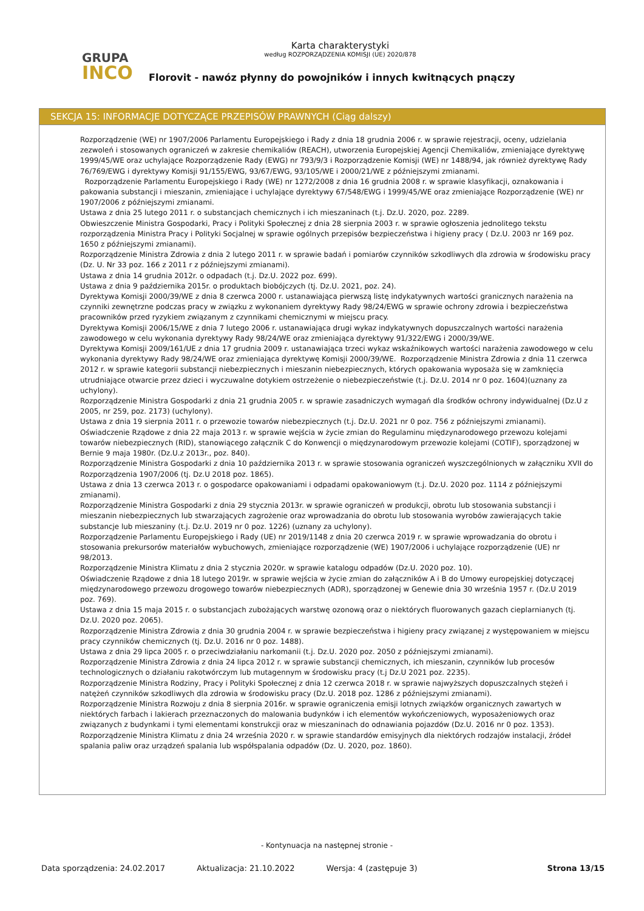Karta charakterystyki
według ROZPORZĄDZENIA KOMISJI (UE) 2020/878
GRUPA
INCO
Florovit - nawóz płynny do powojników i innych kwitnących pnączy
SEKCJA 15: INFORMACJE DOTYCZĄCE PRZEPISÓW PRAWNYCH (Ciąg dalszy)
Rozporządzenie (WE) nr 1907/2006 Parlamentu Europejskiego i Rady z dnia 18 grudnia 2006 r. w sprawie rejestracji, oceny, udzielania zezwoleń i stosowanych ograniczeń w zakresie chemikaliów (REACH), utworzenia Europejskiej Agencji Chemikaliów, zmieniające dyrektywę 1999/45/WE oraz uchylające Rozporządzenie Rady (EWG) nr 793/9/3 i Rozporządzenie Komisji (WE) nr 1488/94, jak również dyrektywę Rady 76/769/EWG i dyrektywy Komisji 91/155/EWG, 93/67/EWG, 93/105/WE i 2000/21/WE z późniejszymi zmianami.
Rozporządzenie Parlamentu Europejskiego i Rady (WE) nr 1272/2008 z dnia 16 grudnia 2008 r. w sprawie klasyfikacji, oznakowania i pakowania substancji i mieszanin, zmieniające i uchylające dyrektywy 67/548/EWG i 1999/45/WE oraz zmieniające Rozporządzenie (WE) nr 1907/2006 z późniejszymi zmianami.
Ustawa z dnia 25 lutego 2011 r. o substancjach chemicznych i ich mieszaninach (t.j. Dz.U. 2020, poz. 2289.
Obwieszczenie Ministra Gospodarki, Pracy i Polityki Społecznej z dnia 28 sierpnia 2003 r. w sprawie ogłoszenia jednolitego tekstu rozporządzenia Ministra Pracy i Polityki Socjalnej w sprawie ogólnych przepisów bezpieczeństwa i higieny pracy ( Dz.U. 2003 nr 169 poz. 1650 z późniejszymi zmianami).
Rozporządzenie Ministra Zdrowia z dnia 2 lutego 2011 r. w sprawie badań i pomiarów czynników szkodliwych dla zdrowia w środowisku pracy (Dz. U. Nr 33 poz. 166 z 2011 r z późniejszymi zmianami).
Ustawa z dnia 14 grudnia 2012r. o odpadach (t.j. Dz.U. 2022 poz. 699).
Ustawa z dnia 9 października 2015r. o produktach biobójczych (tj. Dz.U. 2021, poz. 24).
Dyrektywa Komisji 2000/39/WE z dnia 8 czerwca 2000 r. ustanawiająca pierwszą listę indykatywnych wartości granicznych narażenia na czynniki zewnętrzne podczas pracy w związku z wykonaniem dyrektywy Rady 98/24/EWG w sprawie ochrony zdrowia i bezpieczeństwa pracowników przed ryzykiem związanym z czynnikami chemicznymi w miejscu pracy.
Dyrektywa Komisji 2006/15/WE z dnia 7 lutego 2006 r. ustanawiająca drugi wykaz indykatywnych dopuszczalnych wartości narażenia zawodowego w celu wykonania dyrektywy Rady 98/24/WE oraz zmieniająca dyrektywy 91/322/EWG i 2000/39/WE.
Dyrektywa Komisji 2009/161/UE z dnia 17 grudnia 2009 r. ustanawiająca trzeci wykaz wskaźnikowych wartości narażenia zawodowego w celu wykonania dyrektywy Rady 98/24/WE oraz zmieniająca dyrektywę Komisji 2000/39/WE. Rozporządzenie Ministra Zdrowia z dnia 11 czerwca 2012 r. w sprawie kategorii substancji niebezpiecznych i mieszanin niebezpiecznych, których opakowania wyposaża się w zamknięcia utrudniające otwarcie przez dzieci i wyczuwalne dotykiem ostrzeżenie o niebezpieczeństwie (t.j. Dz.U. 2014 nr 0 poz. 1604)(uznany za uchylony).
Rozporządzenie Ministra Gospodarki z dnia 21 grudnia 2005 r. w sprawie zasadniczych wymagań dla środków ochrony indywidualnej (Dz.U z 2005, nr 259, poz. 2173) (uchylony).
Ustawa z dnia 19 sierpnia 2011 r. o przewozie towarów niebezpiecznych (t.j. Dz.U. 2021 nr 0 poz. 756 z późniejszymi zmianami).
Oświadczenie Rządowe z dnia 22 maja 2013 r. w sprawie wejścia w życie zmian do Regulaminu międzynarodowego przewozu kolejami towarów niebezpiecznych (RID), stanowiącego załącznik C do Konwencji o międzynarodowym przewozie kolejami (COTIF), sporządzonej w Bernie 9 maja 1980r. (Dz.U.z 2013r., poz. 840).
Rozporządzenie Ministra Gospodarki z dnia 10 października 2013 r. w sprawie stosowania ograniczeń wyszczególnionych w załączniku XVII do Rozporządzenia 1907/2006 (tj. Dz.U 2018 poz. 1865).
Ustawa z dnia 13 czerwca 2013 r. o gospodarce opakowaniami i odpadami opakowaniowym (t.j. Dz.U. 2020 poz. 1114 z późniejszymi zmianami).
Rozporządzenie Ministra Gospodarki z dnia 29 stycznia 2013r. w sprawie ograniczeń w produkcji, obrotu lub stosowania substancji i mieszanin niebezpiecznych lub stwarzających zagrożenie oraz wprowadzania do obrotu lub stosowania wyrobów zawierających takie substancje lub mieszaniny (t.j. Dz.U. 2019 nr 0 poz. 1226) (uznany za uchylony).
Rozporządzenie Parlamentu Europejskiego i Rady (UE) nr 2019/1148 z dnia 20 czerwca 2019 r. w sprawie wprowadzania do obrotu i stosowania prekursorów materiałów wybuchowych, zmieniające rozporządzenie (WE) 1907/2006 i uchylające rozporządzenie (UE) nr 98/2013.
Rozporządzenie Ministra Klimatu z dnia 2 stycznia 2020r. w sprawie katalogu odpadów (Dz.U. 2020 poz. 10).
Oświadczenie Rządowe z dnia 18 lutego 2019r. w sprawie wejścia w życie zmian do załączników A i B do Umowy europejskiej dotyczącej międzynarodowego przewozu drogowego towarów niebezpiecznych (ADR), sporządzonej w Genewie dnia 30 września 1957 r. (Dz.U 2019 poz. 769).
Ustawa z dnia 15 maja 2015 r. o substancjach zubożających warstwę ozonową oraz o niektórych fluorowanych gazach cieplarnianych (tj. Dz.U. 2020 poz. 2065).
Rozporządzenie Ministra Zdrowia z dnia 30 grudnia 2004 r. w sprawie bezpieczeństwa i higieny pracy związanej z występowaniem w miejscu pracy czynników chemicznych (tj. Dz.U. 2016 nr 0 poz. 1488).
Ustawa z dnia 29 lipca 2005 r. o przeciwdziałaniu narkomanii (t.j. Dz.U. 2020 poz. 2050 z późniejszymi zmianami).
Rozporządzenie Ministra Zdrowia z dnia 24 lipca 2012 r. w sprawie substancji chemicznych, ich mieszanin, czynników lub procesów technologicznych o działaniu rakotwórczym lub mutagennym w środowisku pracy (t.j Dz.U 2021 poz. 2235).
Rozporządzenie Ministra Rodziny, Pracy i Polityki Społecznej z dnia 12 czerwca 2018 r. w sprawie najwyższych dopuszczalnych stężeń i natężeń czynników szkodliwych dla zdrowia w środowisku pracy (Dz.U. 2018 poz. 1286 z późniejszymi zmianami).
Rozporządzenie Ministra Rozwoju z dnia 8 sierpnia 2016r. w sprawie ograniczenia emisji lotnych związków organicznych zawartych w niektórych farbach i lakierach przeznaczonych do malowania budynków i ich elementów wykończeniowych, wyposażeniowych oraz związanych z budynkami i tymi elementami konstrukcji oraz w mieszaninach do odnawiania pojazdów (Dz.U. 2016 nr 0 poz. 1353).
Rozporządzenie Ministra Klimatu z dnia 24 września 2020 r. w sprawie standardów emisyjnych dla niektórych rodzajów instalacji, źródeł spalania paliw oraz urządzeń spalania lub współspalania odpadów (Dz. U. 2020, poz. 1860).
- Kontynuacja na następnej stronie -
Data sporządzenia: 24.02.2017 Aktualizacja: 21.10.2022 Wersja: 4 (zastępuje 3) Strona 13/15